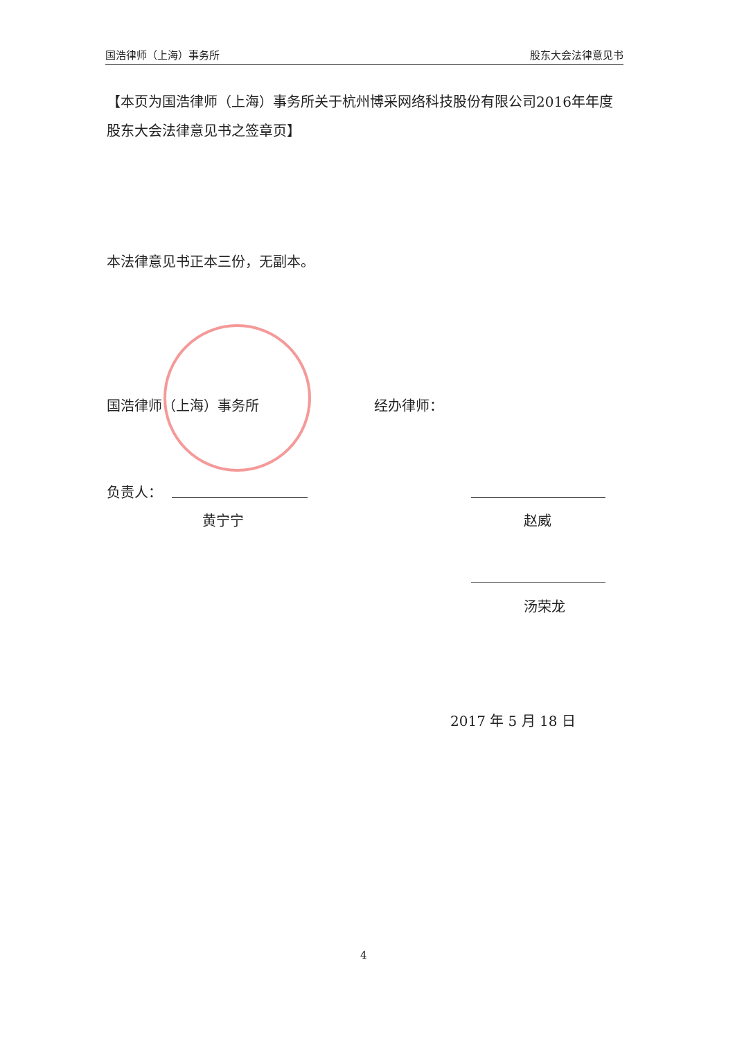国浩律师（上海）事务所 股东大会法律意见书
【本页为国浩律师（上海）事务所关于杭州博采网络科技股份有限公司2016年年度股东大会法律意见书之签章页】
本法律意见书正本三份，无副本。
国浩律师（上海）事务所 经办律师：
负责人：
黄宁宁 赵威
汤荣龙
2017 年 5 月 18 日
4